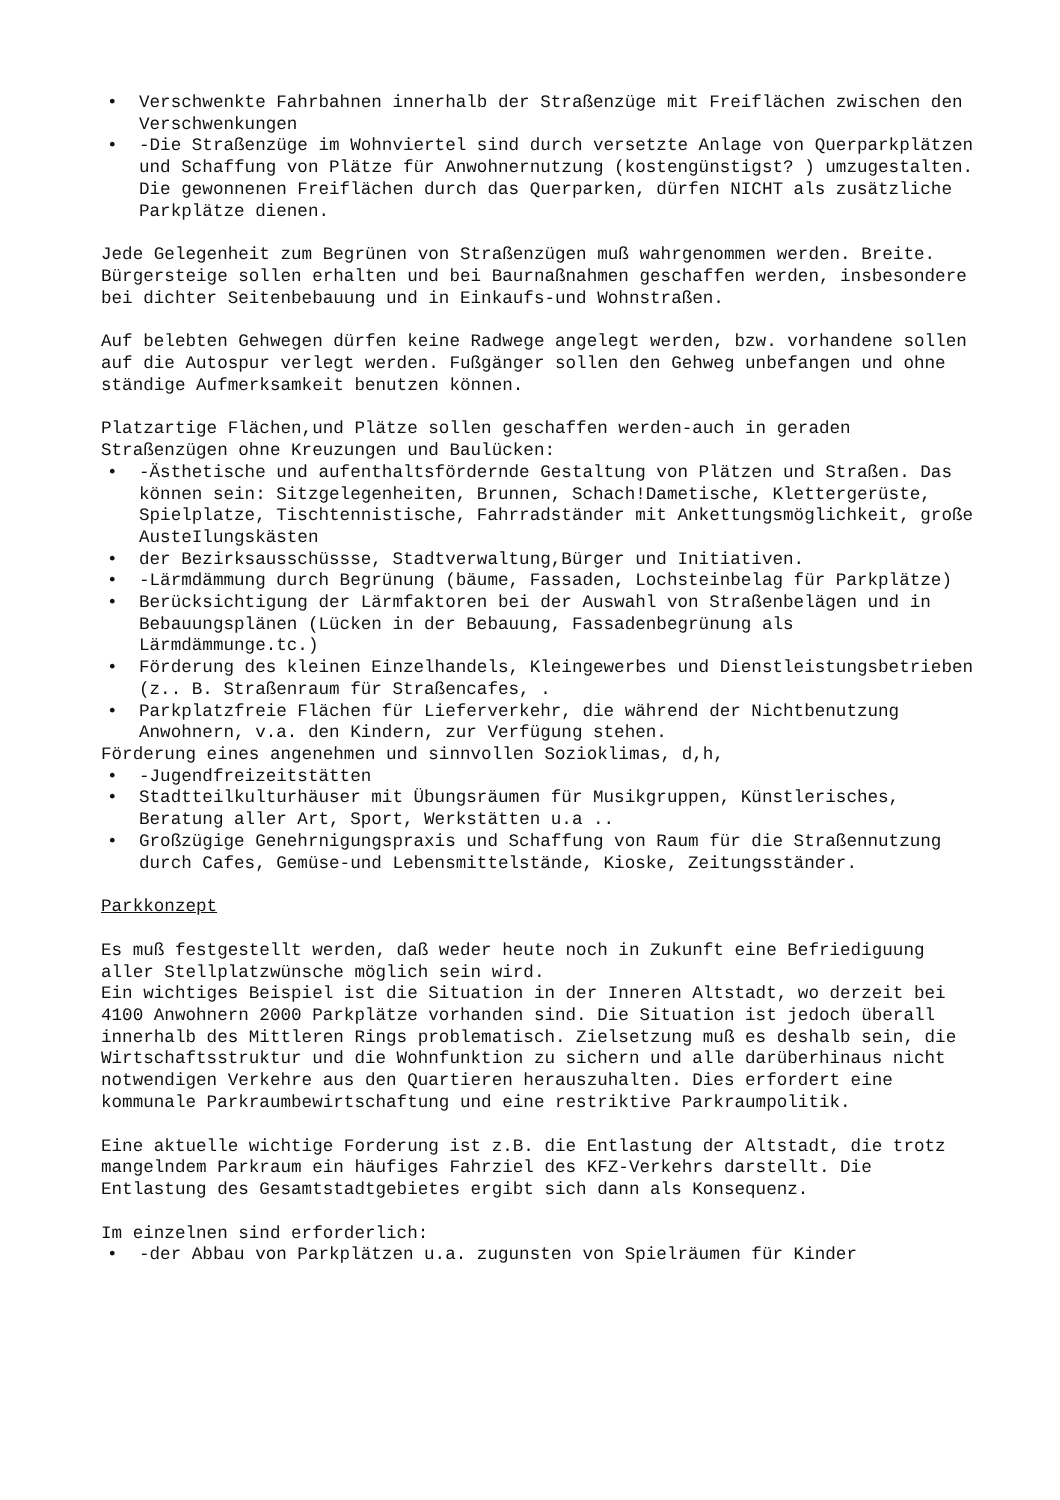• Verschwenkte Fahrbahnen innerhalb der Straßenzüge mit Freiflächen zwischen den Verschwenkungen
• -Die Straßenzüge im Wohnviertel sind durch versetzte Anlage von Querparkplätzen und Schaffung von Plätze für Anwohnernutzung (kostengünstigst? ) umzugestalten. Die gewonnenen Freiflächen durch das Querparken, dürfen NICHT als zusätzliche Parkplätze dienen.
Jede Gelegenheit zum Begrünen von Straßenzügen muß wahrgenommen werden. Breite. Bürgersteige sollen erhalten und bei Baurnaßnahmen geschaffen werden, insbesondere bei dichter Seitenbebauung und in Einkaufs-und Wohnstraßen.
Auf belebten Gehwegen dürfen keine Radwege angelegt werden, bzw. vorhandene sollen auf die Autospur verlegt werden. Fußgänger sollen den Gehweg unbefangen und ohne ständige Aufmerksamkeit benutzen können.
Platzartige Flächen,und Plätze sollen geschaffen werden-auch in geraden Straßenzügen ohne Kreuzungen und Baulücken:
• -Ästhetische und aufenthaltsfördernde Gestaltung von Plätzen und Straßen. Das können sein: Sitzgelegenheiten, Brunnen, Schach!Dametische, Klettergerüste, Spielplatze, Tischtennistische, Fahrradständer mit Ankettungsmöglichkeit, große AusteIlungskästen
• der Bezirksausschüssse, Stadtverwaltung,Bürger und Initiativen.
• -Lärmdämmung durch Begrünung (bäume, Fassaden, Lochsteinbelag für Parkplätze)
• Berücksichtigung der Lärmfaktoren bei der Auswahl von Straßenbelägen und in Bebauungsplänen (Lücken in der Bebauung, Fassadenbegrünung als Lärmdämmunge.tc.)
• Förderung des kleinen Einzelhandels, Kleingewerbes und Dienstleistungsbetrieben (z.. B. Straßenraum für Straßencafes, .
• Parkplatzfreie Flächen für Lieferverkehr, die während der Nichtbenutzung Anwohnern, v.a. den Kindern, zur Verfügung stehen.
Förderung eines angenehmen und sinnvollen Sozioklimas, d,h,
• -Jugendfreizeitstätten
• Stadtteilkulturhäuser mit Übungsräumen für Musikgruppen, Künstlerisches, Beratung aller Art, Sport, Werkstätten u.a ..
• Großzügige Genehrnigungspraxis und Schaffung von Raum für die Straßennutzung durch Cafes, Gemüse-und Lebensmittelstände, Kioske, Zeitungsständer.
Parkkonzept
Es muß festgestellt werden, daß weder heute noch in Zukunft eine Befriediguung aller Stellplatzwünsche möglich sein wird.
Ein wichtiges Beispiel ist die Situation in der Inneren Altstadt, wo derzeit bei 4100 Anwohnern 2000 Parkplätze vorhanden sind. Die Situation ist jedoch überall innerhalb des Mittleren Rings problematisch. Zielsetzung muß es deshalb sein, die Wirtschaftsstruktur und die Wohnfunktion zu sichern und alle darüberhinaus nicht notwendigen Verkehre aus den Quartieren herauszuhalten. Dies erfordert eine kommunale Parkraumbewirtschaftung und eine restriktive Parkraumpolitik.
Eine aktuelle wichtige Forderung ist z.B. die Entlastung der Altstadt, die trotz mangelndem Parkraum ein häufiges Fahrziel des KFZ-Verkehrs darstellt. Die Entlastung des Gesamtstadtgebietes ergibt sich dann als Konsequenz.
Im einzelnen sind erforderlich:
• -der Abbau von Parkplätzen u.a. zugunsten von Spielräumen für Kinder